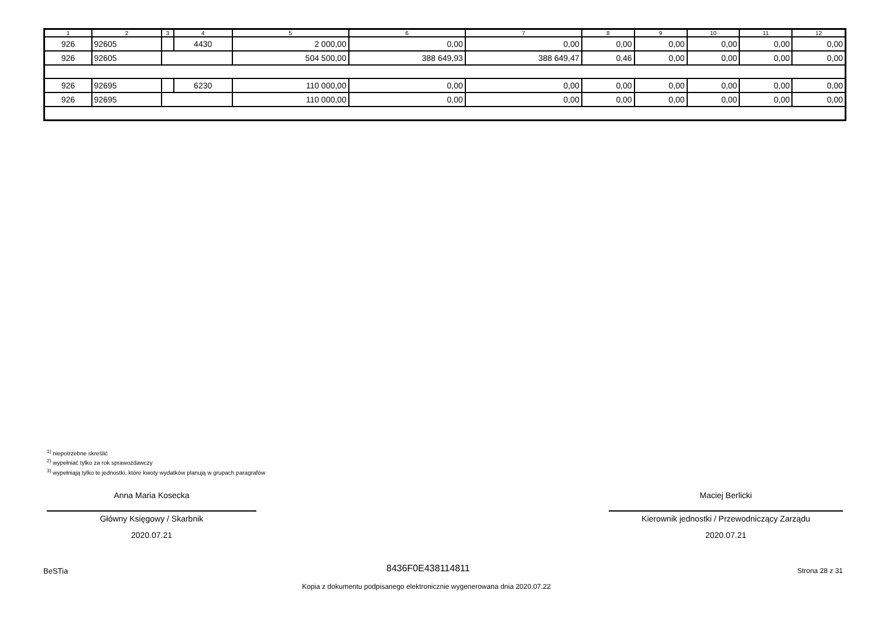| 1 | 2 | 3 | 4 | 5 | 6 | 7 | 8 | 9 | 10 | 11 | 12 |
| --- | --- | --- | --- | --- | --- | --- | --- | --- | --- | --- | --- |
| 926 | 92605 | | 4430 | 2 000,00 | 0,00 | 0,00 | 0,00 | 0,00 | 0,00 | 0,00 | 0,00 |
| 926 | 92605 | | | 504 500,00 | 388 649,93 | 388 649,47 | 0,46 | 0,00 | 0,00 | 0,00 | 0,00 |
| 926 | 92695 | | 6230 | 110 000,00 | 0,00 | 0,00 | 0,00 | 0,00 | 0,00 | 0,00 | 0,00 |
| 926 | 92695 | | | 110 000,00 | 0,00 | 0,00 | 0,00 | 0,00 | 0,00 | 0,00 | 0,00 |
<sup>1)</sup> niepotrzebne skreślić
<sup>2)</sup> wypełniać tylko za rok sprawozdawczy
<sup>3)</sup> wypełniają tylko te jednostki, które kwoty wydatków planują w grupach paragrafów
Anna Maria Kosecka
Główny Księgowy / Skarbnik
2020.07.21
Maciej Berlicki
Kierownik jednostki / Przewodniczący Zarządu
2020.07.21
BeSTia 8436F0E438114811 Strona 28 z 31
Kopia z dokumentu podpisanego elektronicznie wygenerowana dnia 2020.07.22